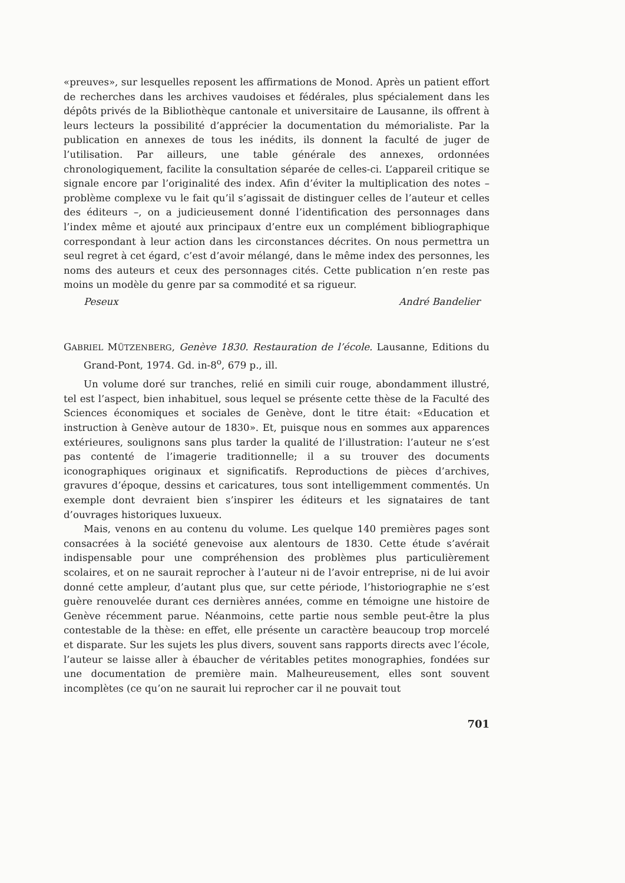«preuves», sur lesquelles reposent les affirmations de Monod. Après un patient effort de recherches dans les archives vaudoises et fédérales, plus spécialement dans les dépôts privés de la Bibliothèque cantonale et universitaire de Lausanne, ils offrent à leurs lecteurs la possibilité d’apprécier la documentation du mémorialiste. Par la publication en annexes de tous les inédits, ils donnent la faculté de juger de l’utilisation. Par ailleurs, une table générale des annexes, ordonnées chronologiquement, facilite la consultation séparée de celles-ci. L’appareil critique se signale encore par l’originalité des index. Afin d’éviter la multiplication des notes – problème complexe vu le fait qu’il s’agissait de distinguer celles de l’auteur et celles des éditeurs –, on a judicieusement donné l’identification des personnages dans l’index même et ajouté aux principaux d’entre eux un complément bibliographique correspondant à leur action dans les circonstances décrites. On nous permettra un seul regret à cet égard, c’est d’avoir mélangé, dans le même index des personnes, les noms des auteurs et ceux des personnages cités. Cette publication n’en reste pas moins un modèle du genre par sa commodité et sa rigueur.
Peseux André Bandelier
GABRIEL MÜTZENBERG, Genève 1830. Restauration de l’école. Lausanne, Editions du Grand-Pont, 1974. Gd. in-8<sup>o</sup>, 679 p., ill.
Un volume doré sur tranches, relié en simili cuir rouge, abondamment illustré, tel est l’aspect, bien inhabituel, sous lequel se présente cette thèse de la Faculté des Sciences économiques et sociales de Genève, dont le titre était: «Education et instruction à Genève autour de 1830». Et, puisque nous en sommes aux apparences extérieures, soulignons sans plus tarder la qualité de l’illustration: l’auteur ne s’est pas contenté de l’imagerie traditionnelle; il a su trouver des documents iconographiques originaux et significatifs. Reproductions de pièces d’archives, gravures d’époque, dessins et caricatures, tous sont intelligemment commentés. Un exemple dont devraient bien s’inspirer les éditeurs et les signataires de tant d’ouvrages historiques luxueux.
Mais, venons en au contenu du volume. Les quelque 140 premières pages sont consacrées à la société genevoise aux alentours de 1830. Cette étude s’avérait indispensable pour une compréhension des problèmes plus particulièrement scolaires, et on ne saurait reprocher à l’auteur ni de l’avoir entreprise, ni de lui avoir donné cette ampleur, d’autant plus que, sur cette période, l’historiographie ne s’est guère renouvelée durant ces dernières années, comme en témoigne une histoire de Genève récemment parue. Néanmoins, cette partie nous semble peut-être la plus contestable de la thèse: en effet, elle présente un caractère beaucoup trop morcelé et disparate. Sur les sujets les plus divers, souvent sans rapports directs avec l’école, l’auteur se laisse aller à ébaucher de véritables petites monographies, fondées sur une documentation de première main. Malheureusement, elles sont souvent incomplètes (ce qu’on ne saurait lui reprocher car il ne pouvait tout
701